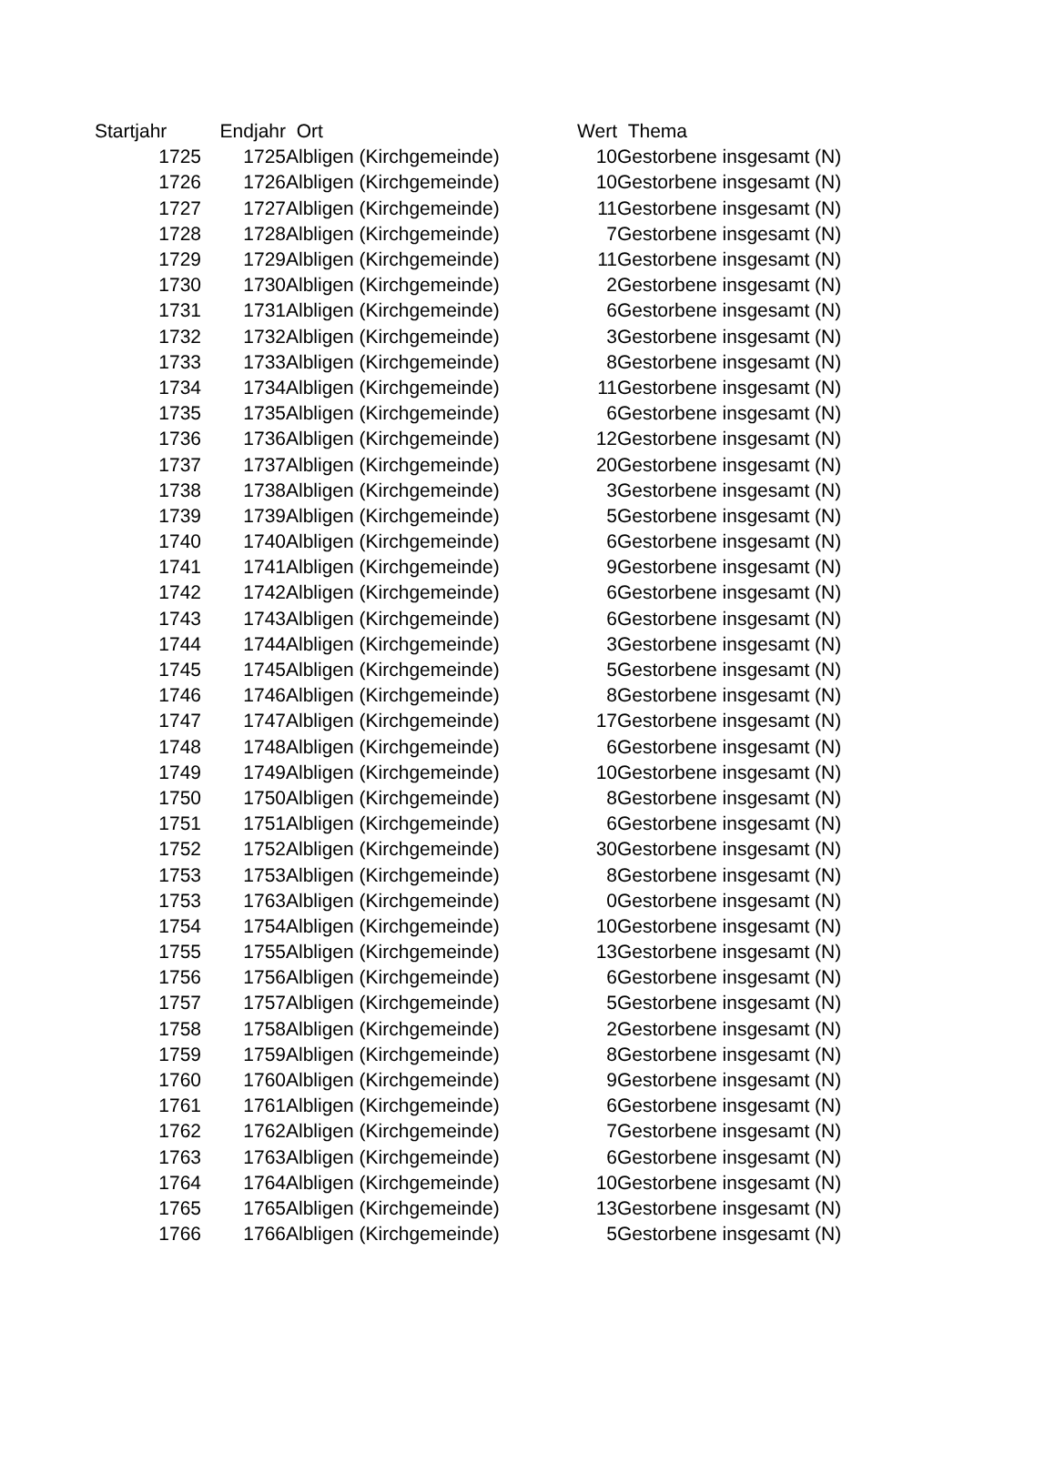| Startjahr | Endjahr | Ort | Wert | Thema |
| --- | --- | --- | --- | --- |
| 1725 | 1725 | Albligen (Kirchgemeinde) | 10 | Gestorbene insgesamt (N) |
| 1726 | 1726 | Albligen (Kirchgemeinde) | 10 | Gestorbene insgesamt (N) |
| 1727 | 1727 | Albligen (Kirchgemeinde) | 11 | Gestorbene insgesamt (N) |
| 1728 | 1728 | Albligen (Kirchgemeinde) | 7 | Gestorbene insgesamt (N) |
| 1729 | 1729 | Albligen (Kirchgemeinde) | 11 | Gestorbene insgesamt (N) |
| 1730 | 1730 | Albligen (Kirchgemeinde) | 2 | Gestorbene insgesamt (N) |
| 1731 | 1731 | Albligen (Kirchgemeinde) | 6 | Gestorbene insgesamt (N) |
| 1732 | 1732 | Albligen (Kirchgemeinde) | 3 | Gestorbene insgesamt (N) |
| 1733 | 1733 | Albligen (Kirchgemeinde) | 8 | Gestorbene insgesamt (N) |
| 1734 | 1734 | Albligen (Kirchgemeinde) | 11 | Gestorbene insgesamt (N) |
| 1735 | 1735 | Albligen (Kirchgemeinde) | 6 | Gestorbene insgesamt (N) |
| 1736 | 1736 | Albligen (Kirchgemeinde) | 12 | Gestorbene insgesamt (N) |
| 1737 | 1737 | Albligen (Kirchgemeinde) | 20 | Gestorbene insgesamt (N) |
| 1738 | 1738 | Albligen (Kirchgemeinde) | 3 | Gestorbene insgesamt (N) |
| 1739 | 1739 | Albligen (Kirchgemeinde) | 5 | Gestorbene insgesamt (N) |
| 1740 | 1740 | Albligen (Kirchgemeinde) | 6 | Gestorbene insgesamt (N) |
| 1741 | 1741 | Albligen (Kirchgemeinde) | 9 | Gestorbene insgesamt (N) |
| 1742 | 1742 | Albligen (Kirchgemeinde) | 6 | Gestorbene insgesamt (N) |
| 1743 | 1743 | Albligen (Kirchgemeinde) | 6 | Gestorbene insgesamt (N) |
| 1744 | 1744 | Albligen (Kirchgemeinde) | 3 | Gestorbene insgesamt (N) |
| 1745 | 1745 | Albligen (Kirchgemeinde) | 5 | Gestorbene insgesamt (N) |
| 1746 | 1746 | Albligen (Kirchgemeinde) | 8 | Gestorbene insgesamt (N) |
| 1747 | 1747 | Albligen (Kirchgemeinde) | 17 | Gestorbene insgesamt (N) |
| 1748 | 1748 | Albligen (Kirchgemeinde) | 6 | Gestorbene insgesamt (N) |
| 1749 | 1749 | Albligen (Kirchgemeinde) | 10 | Gestorbene insgesamt (N) |
| 1750 | 1750 | Albligen (Kirchgemeinde) | 8 | Gestorbene insgesamt (N) |
| 1751 | 1751 | Albligen (Kirchgemeinde) | 6 | Gestorbene insgesamt (N) |
| 1752 | 1752 | Albligen (Kirchgemeinde) | 30 | Gestorbene insgesamt (N) |
| 1753 | 1753 | Albligen (Kirchgemeinde) | 8 | Gestorbene insgesamt (N) |
| 1753 | 1763 | Albligen (Kirchgemeinde) | 0 | Gestorbene insgesamt (N) |
| 1754 | 1754 | Albligen (Kirchgemeinde) | 10 | Gestorbene insgesamt (N) |
| 1755 | 1755 | Albligen (Kirchgemeinde) | 13 | Gestorbene insgesamt (N) |
| 1756 | 1756 | Albligen (Kirchgemeinde) | 6 | Gestorbene insgesamt (N) |
| 1757 | 1757 | Albligen (Kirchgemeinde) | 5 | Gestorbene insgesamt (N) |
| 1758 | 1758 | Albligen (Kirchgemeinde) | 2 | Gestorbene insgesamt (N) |
| 1759 | 1759 | Albligen (Kirchgemeinde) | 8 | Gestorbene insgesamt (N) |
| 1760 | 1760 | Albligen (Kirchgemeinde) | 9 | Gestorbene insgesamt (N) |
| 1761 | 1761 | Albligen (Kirchgemeinde) | 6 | Gestorbene insgesamt (N) |
| 1762 | 1762 | Albligen (Kirchgemeinde) | 7 | Gestorbene insgesamt (N) |
| 1763 | 1763 | Albligen (Kirchgemeinde) | 6 | Gestorbene insgesamt (N) |
| 1764 | 1764 | Albligen (Kirchgemeinde) | 10 | Gestorbene insgesamt (N) |
| 1765 | 1765 | Albligen (Kirchgemeinde) | 13 | Gestorbene insgesamt (N) |
| 1766 | 1766 | Albligen (Kirchgemeinde) | 5 | Gestorbene insgesamt (N) |